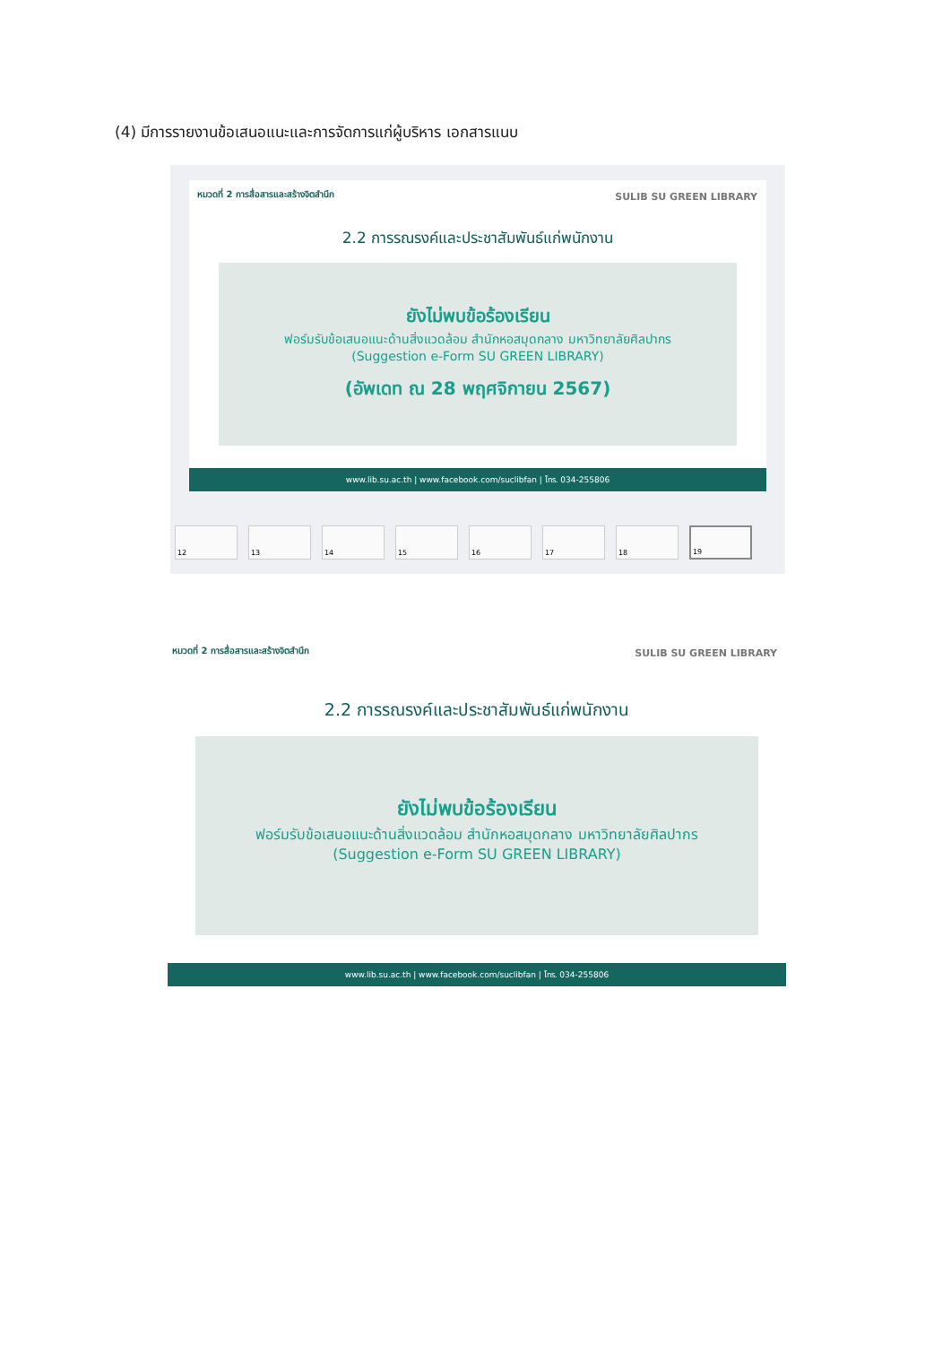(4) มีการรายงานข้อเสนอแนะและการจัดการแก่ผู้บริหาร เอกสารแนบ
หมวดที่ 2 การสื่อสารและสร้างจิตสำนึก
SULIB SU GREEN LIBRARY
2.2 การรณรงค์และประชาสัมพันธ์แก่พนักงาน
ยังไม่พบข้อร้องเรียน
ฟอร์มรับข้อเสนอแนะด้านสิ่งแวดล้อม สำนักหอสมุดกลาง มหาวิทยาลัยศิลปากร
(Suggestion e-Form SU GREEN LIBRARY)
(อัพเดท ณ 28 พฤศจิกายน 2567)
www.lib.su.ac.th | www.facebook.com/suclibfan | โทร. 034-255806
12 13 14 15 16 17 18 19
หมวดที่ 2 การสื่อสารและสร้างจิตสำนึก
SULIB SU GREEN LIBRARY
2.2 การรณรงค์และประชาสัมพันธ์แก่พนักงาน
ยังไม่พบข้อร้องเรียน
ฟอร์มรับข้อเสนอแนะด้านสิ่งแวดล้อม สำนักหอสมุดกลาง มหาวิทยาลัยศิลปากร
(Suggestion e-Form SU GREEN LIBRARY)
www.lib.su.ac.th | www.facebook.com/suclibfan | โทร. 034-255806